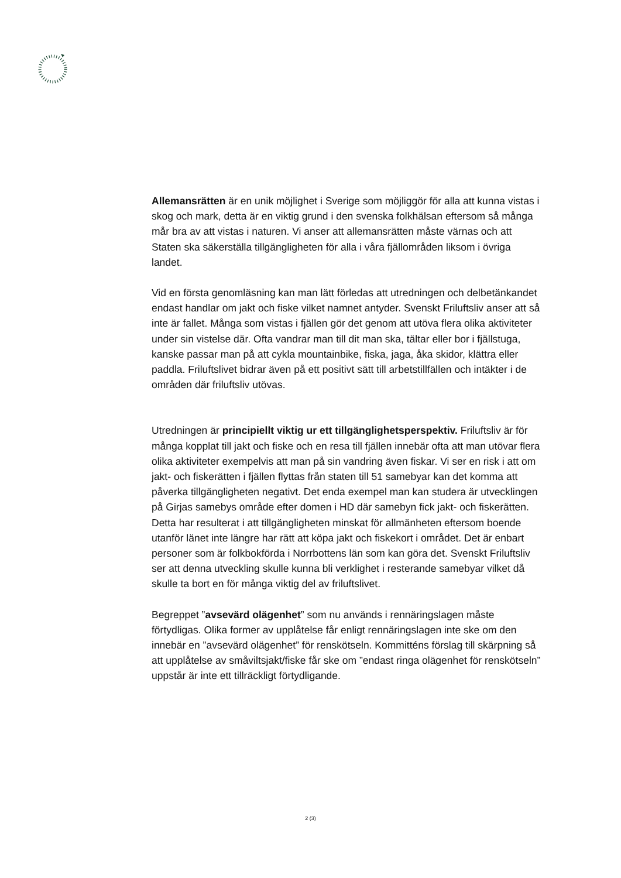Allemansrätten är en unik möjlighet i Sverige som möjliggör för alla att kunna vistas i skog och mark, detta är en viktig grund i den svenska folkhälsan eftersom så många mår bra av att vistas i naturen. Vi anser att allemansrätten måste värnas och att Staten ska säkerställa tillgängligheten för alla i våra fjällområden liksom i övriga landet.
Vid en första genomläsning kan man lätt förledas att utredningen och delbetänkandet endast handlar om jakt och fiske vilket namnet antyder. Svenskt Friluftsliv anser att så inte är fallet. Många som vistas i fjällen gör det genom att utöva flera olika aktiviteter under sin vistelse där. Ofta vandrar man till dit man ska, tältar eller bor i fjällstuga, kanske passar man på att cykla mountainbike, fiska, jaga, åka skidor, klättra eller paddla. Friluftslivet bidrar även på ett positivt sätt till arbetstillfällen och intäkter i de områden där friluftsliv utövas.
Utredningen är principiellt viktig ur ett tillgänglighetsperspektiv. Friluftsliv är för många kopplat till jakt och fiske och en resa till fjällen innebär ofta att man utövar flera olika aktiviteter exempelvis att man på sin vandring även fiskar. Vi ser en risk i att om jakt- och fiskerätten i fjällen flyttas från staten till 51 samebyar kan det komma att påverka tillgängligheten negativt. Det enda exempel man kan studera är utvecklingen på Girjas samebys område efter domen i HD där samebyn fick jakt- och fiskerätten. Detta har resulterat i att tillgängligheten minskat för allmänheten eftersom boende utanför länet inte längre har rätt att köpa jakt och fiskekort i området. Det är enbart personer som är folkbokförda i Norrbottens län som kan göra det. Svenskt Friluftsliv ser att denna utveckling skulle kunna bli verklighet i resterande samebyar vilket då skulle ta bort en för många viktig del av friluftslivet.
Begreppet ”avsevärd olägenhet” som nu används i rennäringslagen måste förtydligas. Olika former av upplåtelse får enligt rennäringslagen inte ske om den innebär en ”avsevärd olägenhet” för renskötseln. Kommitténs förslag till skärpning så att upplåtelse av småviltsjakt/fiske får ske om ”endast ringa olägenhet för renskötseln” uppstår är inte ett tillräckligt förtydligande.
2 (3)